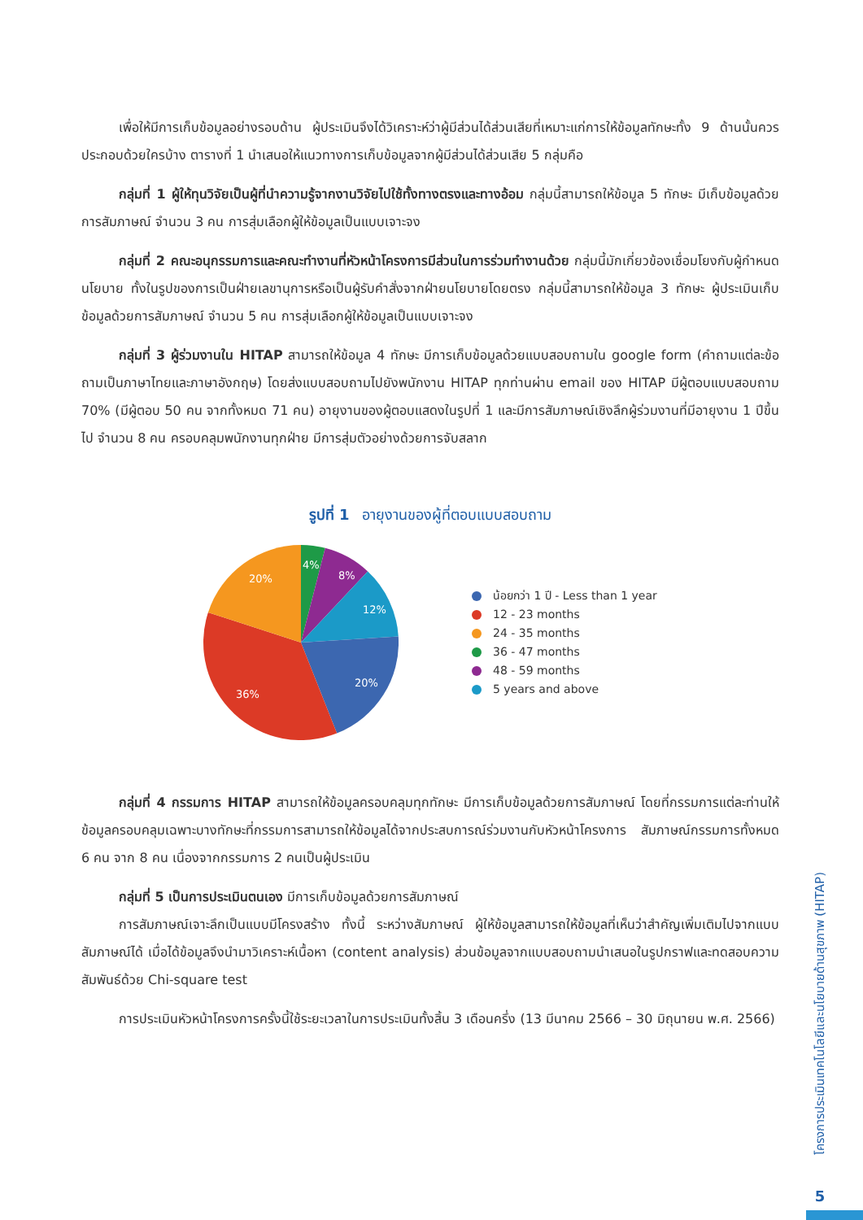เพื่อให้มีการเก็บข้อมูลอย่างรอบด้าน ผู้ประเมินจึงได้วิเคราะห์ว่าผู้มีส่วนได้ส่วนเสียที่เหมาะแก่การให้ข้อมูลทักษะทั้ง 9 ด้านนั้นควรประกอบด้วยใครบ้าง ตารางที่ 1 นำเสนอให้แนวทางการเก็บข้อมูลจากผู้มีส่วนได้ส่วนเสีย 5 กลุ่มคือ
กลุ่มที่ 1 ผู้ให้ทุนวิจัยเป็นผู้ที่นำความรู้จากงานวิจัยไปใช้ทั้งทางตรงและทางอ้อม กลุ่มนี้สามารถให้ข้อมูล 5 ทักษะ มีเก็บข้อมูลด้วยการสัมภาษณ์ จำนวน 3 คน การสุ่มเลือกผู้ให้ข้อมูลเป็นแบบเจาะจง
กลุ่มที่ 2 คณะอนุกรรมการและคณะทำงานที่หัวหน้าโครงการมีส่วนในการร่วมทำงานด้วย กลุ่มนี้มักเกี่ยวข้องเชื่อมโยงกับผู้กำหนดนโยบาย ทั้งในรูปของการเป็นฝ่ายเลขานุการหรือเป็นผู้รับคำสั่งจากฝ่ายนโยบายโดยตรง กลุ่มนี้สามารถให้ข้อมูล 3 ทักษะ ผู้ประเมินเก็บข้อมูลด้วยการสัมภาษณ์ จำนวน 5 คน การสุ่มเลือกผู้ให้ข้อมูลเป็นแบบเจาะจง
กลุ่มที่ 3 ผู้ร่วมงานใน HITAP สามารถให้ข้อมูล 4 ทักษะ มีการเก็บข้อมูลด้วยแบบสอบถามใน google form (คำถามแต่ละข้อถามเป็นภาษาไทยและภาษาอังกฤษ) โดยส่งแบบสอบถามไปยังพนักงาน HITAP ทุกท่านผ่าน email ของ HITAP มีผู้ตอบแบบสอบถาม 70% (มีผู้ตอบ 50 คน จากทั้งหมด 71 คน) อายุงานของผู้ตอบแสดงในรูปที่ 1 และมีการสัมภาษณ์เชิงลึกผู้ร่วมงานที่มีอายุงาน 1 ปีขึ้นไป จำนวน 8 คน ครอบคลุมพนักงานทุกฝ่าย มีการสุ่มตัวอย่างด้วยการจับสลาก
รูปที่ 1 อายุงานของผู้ที่ตอบแบบสอบถาม
4%
8%
12%
20%
36%
20%
น้อยกว่า 1 ปี - Less than 1 year
12 - 23 months
24 - 35 months
36 - 47 months
48 - 59 months
5 years and above
กลุ่มที่ 4 กรรมการ HITAP สามารถให้ข้อมูลครอบคลุมทุกทักษะ มีการเก็บข้อมูลด้วยการสัมภาษณ์ โดยที่กรรมการแต่ละท่านให้ข้อมูลครอบคลุมเฉพาะบางทักษะที่กรรมการสามารถให้ข้อมูลได้จากประสบการณ์ร่วมงานกับหัวหน้าโครงการ สัมภาษณ์กรรมการทั้งหมด 6 คน จาก 8 คน เนื่องจากกรรมการ 2 คนเป็นผู้ประเมิน
กลุ่มที่ 5 เป็นการประเมินตนเอง มีการเก็บข้อมูลด้วยการสัมภาษณ์
การสัมภาษณ์เจาะลึกเป็นแบบมีโครงสร้าง ทั้งนี้ ระหว่างสัมภาษณ์ ผู้ให้ข้อมูลสามารถให้ข้อมูลที่เห็นว่าสำคัญเพิ่มเติมไปจากแบบสัมภาษณ์ได้ เมื่อได้ข้อมูลจึงนำมาวิเคราะห์เนื้อหา (content analysis) ส่วนข้อมูลจากแบบสอบถามนำเสนอในรูปกราฟและทดสอบความสัมพันธ์ด้วย Chi-square test
การประเมินหัวหน้าโครงการครั้งนี้ใช้ระยะเวลาในการประเมินทั้งสิ้น 3 เดือนครึ่ง (13 มีนาคม 2566 – 30 มิถุนายน พ.ศ. 2566)
โครงการประเมินเทคโนโลยีและนโยบายด้านสุขภาพ (HITAP)
5